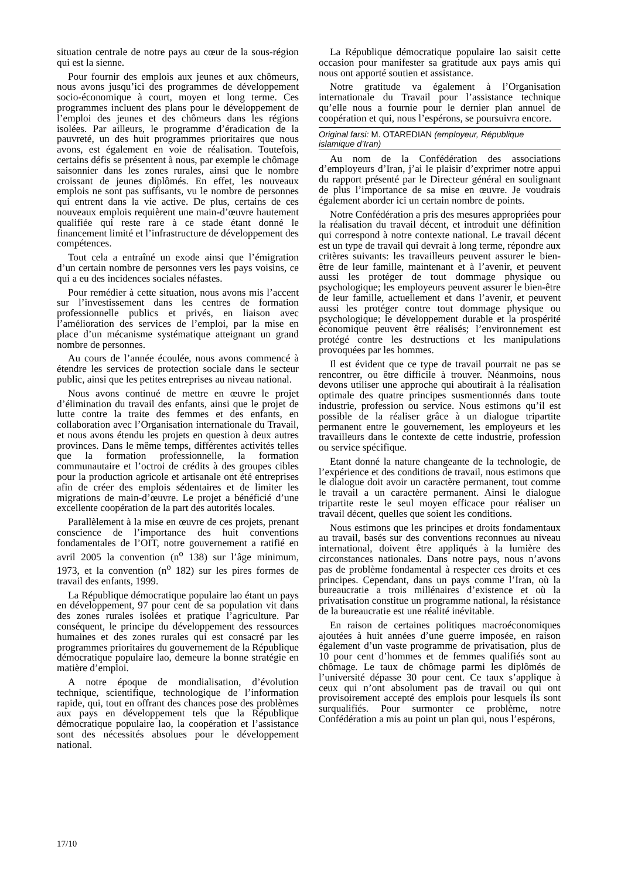situation centrale de notre pays au cœur de la sous-région qui est la sienne.
Pour fournir des emplois aux jeunes et aux chômeurs, nous avons jusqu’ici des programmes de développement socio-économique à court, moyen et long terme. Ces programmes incluent des plans pour le développement de l’emploi des jeunes et des chômeurs dans les régions isolées. Par ailleurs, le programme d’éradication de la pauvreté, un des huit programmes prioritaires que nous avons, est également en voie de réalisation. Toutefois, certains défis se présentent à nous, par exemple le chômage saisonnier dans les zones rurales, ainsi que le nombre croissant de jeunes diplômés. En effet, les nouveaux emplois ne sont pas suffisants, vu le nombre de personnes qui entrent dans la vie active. De plus, certains de ces nouveaux emplois requièrent une main-d’œuvre hautement qualifiée qui reste rare à ce stade étant donné le financement limité et l’infrastructure de développement des compétences.
Tout cela a entraîné un exode ainsi que l’émigration d’un certain nombre de personnes vers les pays voisins, ce qui a eu des incidences sociales néfastes.
Pour remédier à cette situation, nous avons mis l’accent sur l’investissement dans les centres de formation professionnelle publics et privés, en liaison avec l’amélioration des services de l’emploi, par la mise en place d’un mécanisme systématique atteignant un grand nombre de personnes.
Au cours de l’année écoulée, nous avons commencé à étendre les services de protection sociale dans le secteur public, ainsi que les petites entreprises au niveau national.
Nous avons continué de mettre en œuvre le projet d’élimination du travail des enfants, ainsi que le projet de lutte contre la traite des femmes et des enfants, en collaboration avec l’Organisation internationale du Travail, et nous avons étendu les projets en question à deux autres provinces. Dans le même temps, différentes activités telles que la formation professionnelle, la formation communautaire et l’octroi de crédits à des groupes cibles pour la production agricole et artisanale ont été entreprises afin de créer des emplois sédentaires et de limiter les migrations de main-d’œuvre. Le projet a bénéficié d’une excellente coopération de la part des autorités locales.
Parallèlement à la mise en œuvre de ces projets, prenant conscience de l’importance des huit conventions fondamentales de l’OIT, notre gouvernement a ratifié en avril 2005 la convention (n<sup>o</sup> 138) sur l’âge minimum, 1973, et la convention (n<sup>o</sup> 182) sur les pires formes de travail des enfants, 1999.
La République démocratique populaire lao étant un pays en développement, 97 pour cent de sa population vit dans des zones rurales isolées et pratique l’agriculture. Par conséquent, le principe du développement des ressources humaines et des zones rurales qui est consacré par les programmes prioritaires du gouvernement de la République démocratique populaire lao, demeure la bonne stratégie en matière d’emploi.
A notre époque de mondialisation, d’évolution technique, scientifique, technologique de l’information rapide, qui, tout en offrant des chances pose des problèmes aux pays en développement tels que la République démocratique populaire lao, la coopération et l’assistance sont des nécessités absolues pour le développement national.
La République démocratique populaire lao saisit cette occasion pour manifester sa gratitude aux pays amis qui nous ont apporté soutien et assistance.
Notre gratitude va également à l’Organisation internationale du Travail pour l’assistance technique qu’elle nous a fournie pour le dernier plan annuel de coopération et qui, nous l’espérons, se poursuivra encore.
Original farsi: M. OTAREDIAN (employeur, République islamique d’Iran)
Au nom de la Confédération des associations d’employeurs d’Iran, j’ai le plaisir d’exprimer notre appui du rapport présenté par le Directeur général en soulignant de plus l’importance de sa mise en œuvre. Je voudrais également aborder ici un certain nombre de points.
Notre Confédération a pris des mesures appropriées pour la réalisation du travail décent, et introduit une définition qui correspond à notre contexte national. Le travail décent est un type de travail qui devrait à long terme, répondre aux critères suivants: les travailleurs peuvent assurer le bien-être de leur famille, maintenant et à l’avenir, et peuvent aussi les protéger de tout dommage physique ou psychologique; les employeurs peuvent assurer le bien-être de leur famille, actuellement et dans l’avenir, et peuvent aussi les protéger contre tout dommage physique ou psychologique; le développement durable et la prospérité économique peuvent être réalisés; l’environnement est protégé contre les destructions et les manipulations provoquées par les hommes.
Il est évident que ce type de travail pourrait ne pas se rencontrer, ou être difficile à trouver. Néanmoins, nous devons utiliser une approche qui aboutirait à la réalisation optimale des quatre principes susmentionnés dans toute industrie, profession ou service. Nous estimons qu’il est possible de la réaliser grâce à un dialogue tripartite permanent entre le gouvernement, les employeurs et les travailleurs dans le contexte de cette industrie, profession ou service spécifique.
Etant donné la nature changeante de la technologie, de l’expérience et des conditions de travail, nous estimons que le dialogue doit avoir un caractère permanent, tout comme le travail a un caractère permanent. Ainsi le dialogue tripartite reste le seul moyen efficace pour réaliser un travail décent, quelles que soient les conditions.
Nous estimons que les principes et droits fondamentaux au travail, basés sur des conventions reconnues au niveau international, doivent être appliqués à la lumière des circonstances nationales. Dans notre pays, nous n’avons pas de problème fondamental à respecter ces droits et ces principes. Cependant, dans un pays comme l’Iran, où la bureaucratie a trois millénaires d’existence et où la privatisation constitue un programme national, la résistance de la bureaucratie est une réalité inévitable.
En raison de certaines politiques macroéconomiques ajoutées à huit années d’une guerre imposée, en raison également d’un vaste programme de privatisation, plus de 10 pour cent d’hommes et de femmes qualifiés sont au chômage. Le taux de chômage parmi les diplômés de l’université dépasse 30 pour cent. Ce taux s’applique à ceux qui n’ont absolument pas de travail ou qui ont provisoirement accepté des emplois pour lesquels ils sont surqualifiés. Pour surmonter ce problème, notre Confédération a mis au point un plan qui, nous l’espérons,
17/10